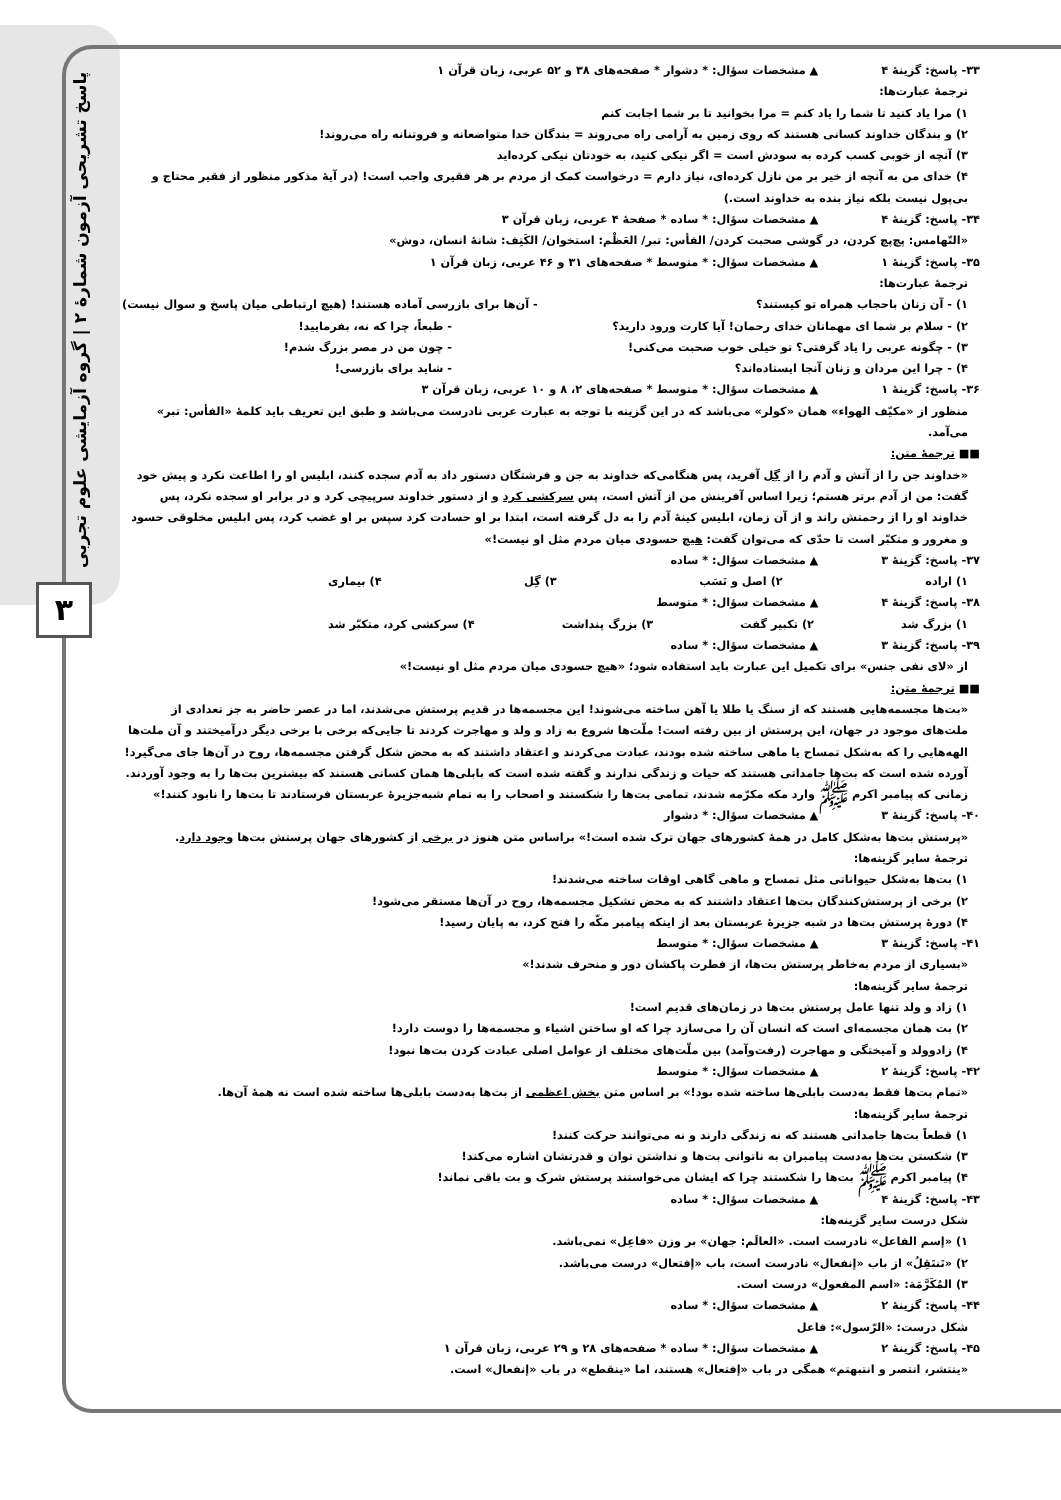پاسخ تشریحی آزمون شمارهٔ ۲ | گروه آزمایشی علوم تجربی
۳
۳۳- پاسخ: گزینهٔ ۴ ▲ مشخصات سؤال: * دشوار * صفحه‌های ۳۸ و ۵۲ عربی، زبان قرآن ۱
ترجمهٔ عبارت‌ها:
۱) مرا یاد کنید تا شما را یاد کنم = مرا بخوانید تا بر شما اجابت کنم
۲) و بندگان خداوند کسانی هستند که روی زمین به آرامی راه می‌روند = بندگان خدا متواضعانه و فروتنانه راه می‌روند!
۳) آنچه از خوبی کسب کرده به سودش است = اگر نیکی کنید، به خودتان نیکی کرده‌اید
۴) خدای من به آنچه از خیر بر من نازل کرده‌ای، نیاز دارم = درخواست کمک از مردم بر هر فقیری واجب است! (در آیهٔ مذکور منظور از فقیر محتاج و بی‌پول نیست بلکه نیاز بنده به خداوند است.)
۳۴- پاسخ: گزینهٔ ۴ ▲ مشخصات سؤال: * ساده * صفحهٔ ۴ عربی، زبان قرآن ۳
«التّهامس: پچ‌پچ کردن، در گوشی صحبت کردن/ الفأس: تبر/ العَظْم: استخوان/ الکَتِف: شانهٔ انسان، دوش»
۳۵- پاسخ: گزینهٔ ۱ ▲ مشخصات سؤال: * متوسط * صفحه‌های ۳۱ و ۴۶ عربی، زبان قرآن ۱
ترجمهٔ عبارت‌ها:
۱) - آن زنان باحجاب همراه تو کیستند؟ - آن‌ها برای بازرسی آماده هستند! (هیچ ارتباطی میان پاسخ و سوال نیست)
۲) - سلام بر شما ای مهمانان خدای رحمان! آیا کارت ورود دارید؟ - طبعاً، چرا که نه، بفرمایید!
۳) - چگونه عربی را یاد گرفتی؟ تو خیلی خوب صحبت می‌کنی! - چون من در مصر بزرگ شدم!
۴) - چرا این مردان و زنان آنجا ایستاده‌اند؟ - شاید برای بازرسی!
۳۶- پاسخ: گزینهٔ ۱ ▲ مشخصات سؤال: * متوسط * صفحه‌های ۲، ۸ و ۱۰ عربی، زبان قرآن ۳
منظور از «مکیّف الهواء» همان «کولر» می‌باشد که در این گزینه با توجه به عبارت عربی نادرست می‌باشد و طبق این تعریف باید کلمهٔ «الفأس: تبر» می‌آمد.
■■ ترجمهٔ متن:
«خداوند جن را از آتش و آدم را از گِل آفرید، پس هنگامی‌که خداوند به جن و فرشتگان دستور داد به آدم سجده کنند، ابلیس او را اطاعت نکرد و پیش خود گفت: من از آدم برتر هستم؛ زیرا اساس آفرینش من از آتش است، پس سرکشی کرد و از دستور خداوند سرپیچی کرد و در برابر او سجده نکرد، پس خداوند او را از رحمتش راند و از آن زمان، ابلیس کینهٔ آدم را به دل گرفته است، ابتدا بر او حسادت کرد سپس بر او غضب کرد، پس ابلیس مخلوقی حسود و مغرور و متکبّر است تا حدّی که می‌توان گفت: هیچ حسودی میان مردم مثل او نیست!»
۳۷- پاسخ: گزینهٔ ۳ ▲ مشخصات سؤال: * ساده
۱) اراده ۲) اصل و نَسَب ۳) گِل ۴) بیماری
۳۸- پاسخ: گزینهٔ ۴ ▲ مشخصات سؤال: * متوسط
۱) بزرگ شد ۲) تکبیر گفت ۳) بزرگ پنداشت ۴) سرکشی کرد، متکبّر شد
۳۹- پاسخ: گزینهٔ ۳ ▲ مشخصات سؤال: * ساده
از «لای نفی جنس» برای تکمیل این عبارت باید استفاده شود؛ «هیچ حسودی میان مردم مثل او نیست!»
■■ ترجمهٔ متن:
«بت‌ها مجسمه‌هایی هستند که از سنگ یا طلا یا آهن ساخته می‌شوند! این مجسمه‌ها در قدیم پرستش می‌شدند، اما در عصر حاضر به جز تعدادی از ملت‌های موجود در جهان، این پرستش از بین رفته است! ملّت‌ها شروع به زاد و ولد و مهاجرت کردند تا جایی‌که برخی با برخی دیگر درآمیختند و آن ملت‌ها الهه‌هایی را که به‌شکل تمساح یا ماهی ساخته شده بودند، عبادت می‌کردند و اعتقاد داشتند که به محض شکل گرفتن مجسمه‌ها، روح در آن‌ها جای می‌گیرد! آورده شده است که بت‌ها جامداتی هستند که حیات و زندگی ندارند و گفته شده است که بابلی‌ها همان کسانی هستند که بیشترین بت‌ها را به وجود آوردند. زمانی که پیامبر اکرم ﷺ وارد مکه مکرّمه شدند، تمامی بت‌ها را شکستند و اصحاب را به تمام شبه‌جزیرهٔ عربستان فرستادند تا بت‌ها را نابود کنند!»
۴۰- پاسخ: گزینهٔ ۳ ▲ مشخصات سؤال: * دشوار
«پرستش بت‌ها به‌شکل کامل در همهٔ کشورهای جهان ترک شده است!» براساس متن هنوز در برخی از کشورهای جهان پرستش بت‌ها وجود دارد.
ترجمهٔ سایر گزینه‌ها:
۱) بت‌ها به‌شکل حیواناتی مثل تمساح و ماهی گاهی اوقات ساخته می‌شدند!
۲) برخی از پرستش‌کنندگان بت‌ها اعتقاد داشتند که به محض تشکیل مجسمه‌ها، روح در آن‌ها مستقر می‌شود!
۴) دورهٔ پرستش بت‌ها در شبه جزیرهٔ عربستان بعد از اینکه پیامبر مکّه را فتح کرد، به پایان رسید!
۴۱- پاسخ: گزینهٔ ۳ ▲ مشخصات سؤال: * متوسط
«بسیاری از مردم به‌خاطر پرستش بت‌ها، از فطرت پاکشان دور و منحرف شدند!»
ترجمهٔ سایر گزینه‌ها:
۱) زاد و ولد تنها عامل پرستش بت‌ها در زمان‌های قدیم است!
۲) بت همان مجسمه‌ای است که انسان آن را می‌سازد چرا که او ساختن اشیاء و مجسمه‌ها را دوست دارد!
۴) زادوولد و آمیختگی و مهاجرت (رفت‌وآمد) بین ملّت‌های مختلف از عوامل اصلی عبادت کردن بت‌ها نبود!
۴۲- پاسخ: گزینهٔ ۲ ▲ مشخصات سؤال: * متوسط
«تمام بت‌ها فقط به‌دست بابلی‌ها ساخته شده بود!» بر اساس متن بخش اعظمی از بت‌ها به‌دست بابلی‌ها ساخته شده است نه همهٔ آن‌ها.
ترجمهٔ سایر گزینه‌ها:
۱) قطعاً بت‌ها جامداتی هستند که نه زندگی دارند و نه می‌توانند حرکت کنند!
۳) شکستن بت‌ها به‌دست پیامبران به ناتوانی بت‌ها و نداشتن توان و قدرتشان اشاره می‌کند!
۴) پیامبر اکرم ﷺ بت‌ها را شکستند چرا که ایشان می‌خواستند پرستش شرک و بت باقی نماند!
۴۳- پاسخ: گزینهٔ ۴ ▲ مشخصات سؤال: * ساده
شکل درست سایر گزینه‌ها:
۱) «إسم الفاعل» نادرست است. «العالَم: جهان» بر وزن «فاعِل» نمی‌باشد.
۲) «تَنتَقِلُ» از باب «إنفعال» نادرست است، باب «إفتعال» درست می‌باشد.
۳) المُکَرَّمَة: «اسم المفعول» درست است.
۴۴- پاسخ: گزینهٔ ۲ ▲ مشخصات سؤال: * ساده
شکل درست: «الرّسول»: فاعل
۴۵- پاسخ: گزینهٔ ۲ ▲ مشخصات سؤال: * ساده * صفحه‌های ۲۸ و ۲۹ عربی، زبان قرآن ۱
«ینتشر، انتصر و انتبهتم» همگی در باب «إفتعال» هستند، اما «ینقطع» در باب «إنفعال» است.